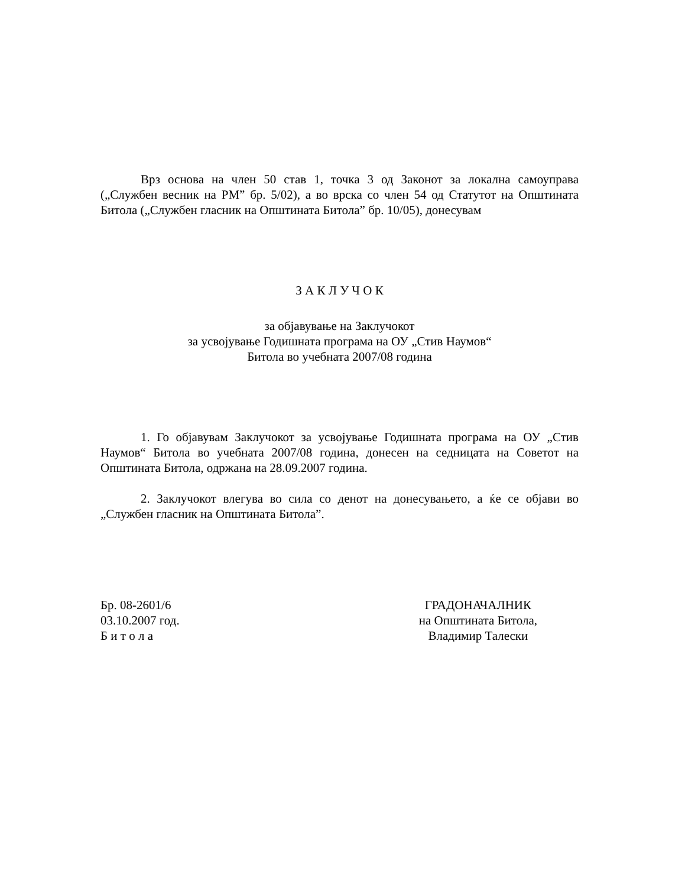Врз основа на член 50 став 1, точка 3 од Законот за локална самоуправа („Службен весник на РМ” бр. 5/02), а во врска со член 54 од Статутот на Општината Битола („Службен гласник на Општината Битола” бр. 10/05), донесувам
З А К Л У Ч О К
за објавување на Заклучокот
за усвојување Годишната програма на ОУ „Стив Наумов“
Битола во учебната 2007/08 година
1. Го објавувам Заклучокот за усвојување Годишната програма на ОУ „Стив Наумов“ Битола во учебната 2007/08 година, донесен на седницата на Советот на Општината Битола, одржана на 28.09.2007 година.
2. Заклучокот влегува во сила со денот на донесувањето, а ќе се објави во „Службен гласник на Општината Битола”.
Бр. 08-2601/6
03.10.2007 год.
Б и т о л а
ГРАДОНАЧАЛНИК
на Општината Битола,
Владимир Талески